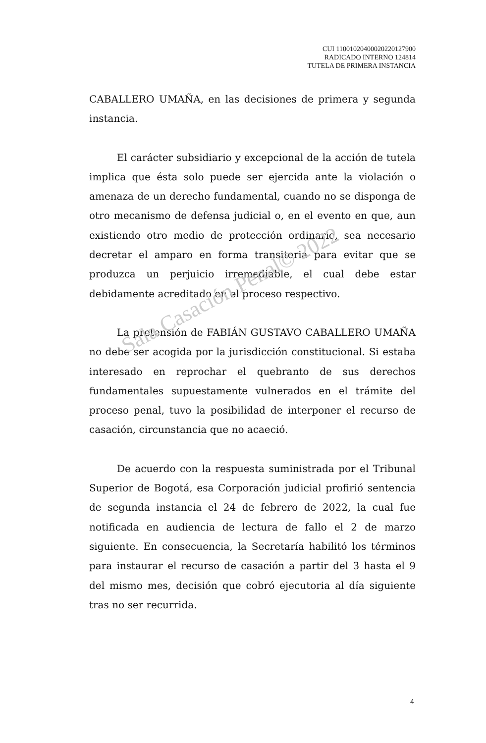Sala Casación Penal© 2022
CUI 11001020400020220127900
RADICADO INTERNO 124814
TUTELA DE PRIMERA INSTANCIA
CABALLERO UMAÑA, en las decisiones de primera y segunda instancia.
El carácter subsidiario y excepcional de la acción de tutela implica que ésta solo puede ser ejercida ante la violación o amenaza de un derecho fundamental, cuando no se disponga de otro mecanismo de defensa judicial o, en el evento en que, aun existiendo otro medio de protección ordinario, sea necesario decretar el amparo en forma transitoria para evitar que se produzca un perjuicio irremediable, el cual debe estar debidamente acreditado en el proceso respectivo.
La pretensión de FABIÁN GUSTAVO CABALLERO UMAÑA no debe ser acogida por la jurisdicción constitucional. Si estaba interesado en reprochar el quebranto de sus derechos fundamentales supuestamente vulnerados en el trámite del proceso penal, tuvo la posibilidad de interponer el recurso de casación, circunstancia que no acaeció.
De acuerdo con la respuesta suministrada por el Tribunal Superior de Bogotá, esa Corporación judicial profirió sentencia de segunda instancia el 24 de febrero de 2022, la cual fue notificada en audiencia de lectura de fallo el 2 de marzo siguiente. En consecuencia, la Secretaría habilitó los términos para instaurar el recurso de casación a partir del 3 hasta el 9 del mismo mes, decisión que cobró ejecutoria al día siguiente tras no ser recurrida.
4